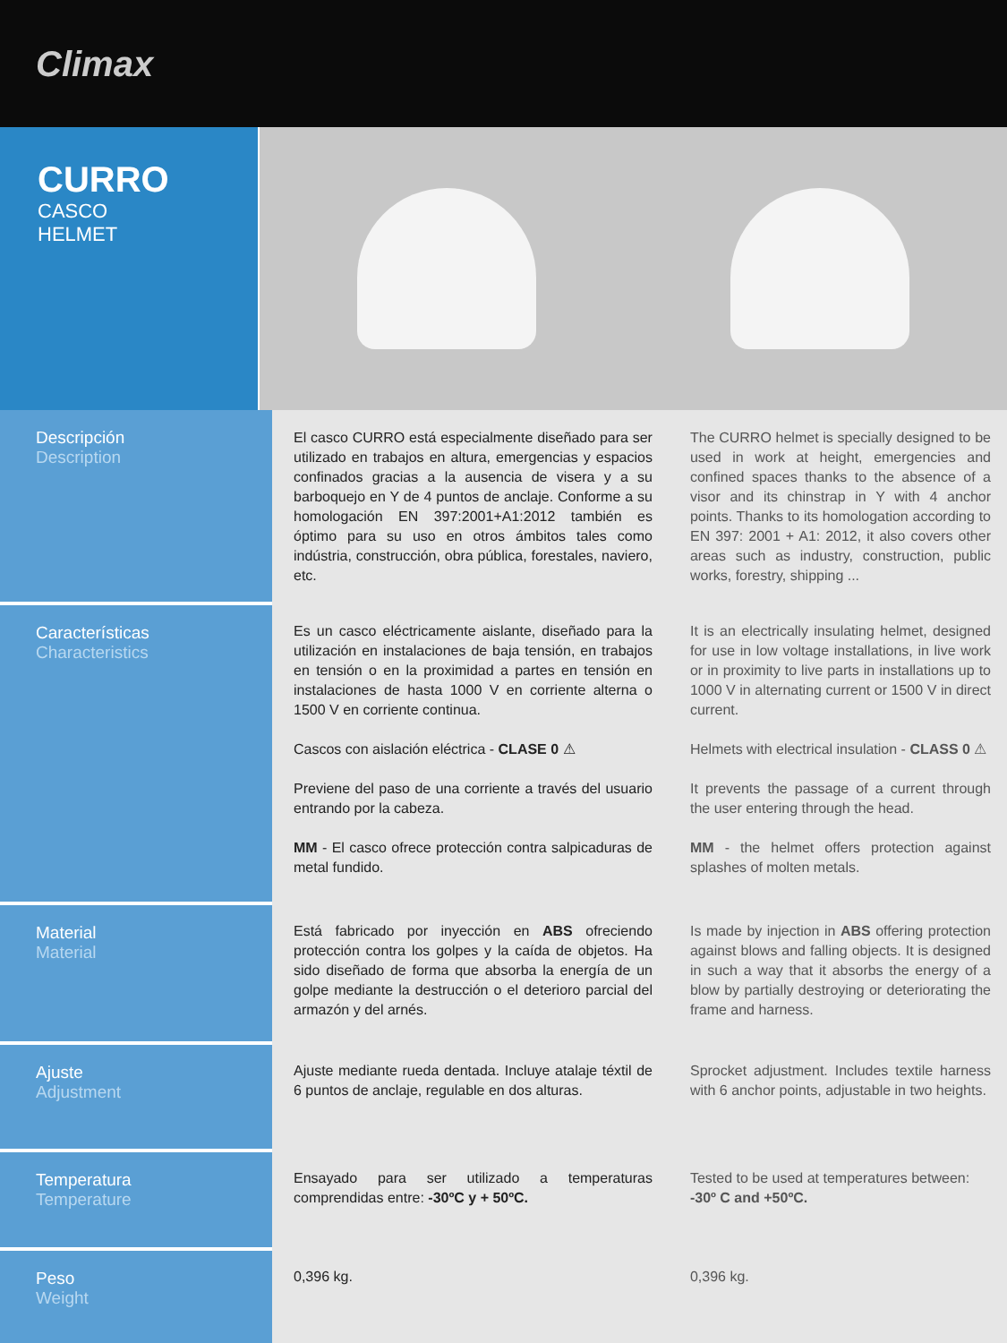Climax
CURRO
CASCO
HELMET
| Descripción Description | El casco CURRO está especialmente diseñado para ser utilizado en trabajos en altura, emergencias y espacios confinados gracias a la ausencia de visera y a su barboquejo en Y de 4 puntos de anclaje. Conforme a su homologación EN 397:2001+A1:2012 también es óptimo para su uso en otros ámbitos tales como indústria, construcción, obra pública, forestales, naviero, etc. | The CURRO helmet is specially designed to be used in work at height, emergencies and confined spaces thanks to the absence of a visor and its chinstrap in Y with 4 anchor points. Thanks to its homologation according to EN 397: 2001 + A1: 2012, it also covers other areas such as industry, construction, public works, forestry, shipping ... |
| Características Characteristics | Es un casco eléctricamente aislante, diseñado para la utilización en instalaciones de baja tensión, en trabajos en tensión o en la proximidad a partes en tensión en instalaciones de hasta 1000 V en corriente alterna o 1500 V en corriente continua. Cascos con aislación eléctrica - CLASE 0 ⚠ Previene del paso de una corriente a través del usuario entrando por la cabeza. MM - El casco ofrece protección contra salpicaduras de metal fundido. | It is an electrically insulating helmet, designed for use in low voltage installations, in live work or in proximity to live parts in installations up to 1000 V in alternating current or 1500 V in direct current. Helmets with electrical insulation - CLASS 0 ⚠ It prevents the passage of a current through the user entering through the head. MM - the helmet offers protection against splashes of molten metals. |
| Material Material | Está fabricado por inyección en ABS ofreciendo protección contra los golpes y la caída de objetos. Ha sido diseñado de forma que absorba la energía de un golpe mediante la destrucción o el deterioro parcial del armazón y del arnés. | Is made by injection in ABS offering protection against blows and falling objects. It is designed in such a way that it absorbs the energy of a blow by partially destroying or deteriorating the frame and harness. |
| Ajuste Adjustment | Ajuste mediante rueda dentada. Incluye atalaje téxtil de 6 puntos de anclaje, regulable en dos alturas. | Sprocket adjustment. Includes textile harness with 6 anchor points, adjustable in two heights. |
| Temperatura Temperature | Ensayado para ser utilizado a temperaturas comprendidas entre: -30ºC y + 50ºC. | Tested to be used at temperatures between: -30º C and +50ºC. |
| Peso Weight | 0,396 kg. | 0,396 kg. |